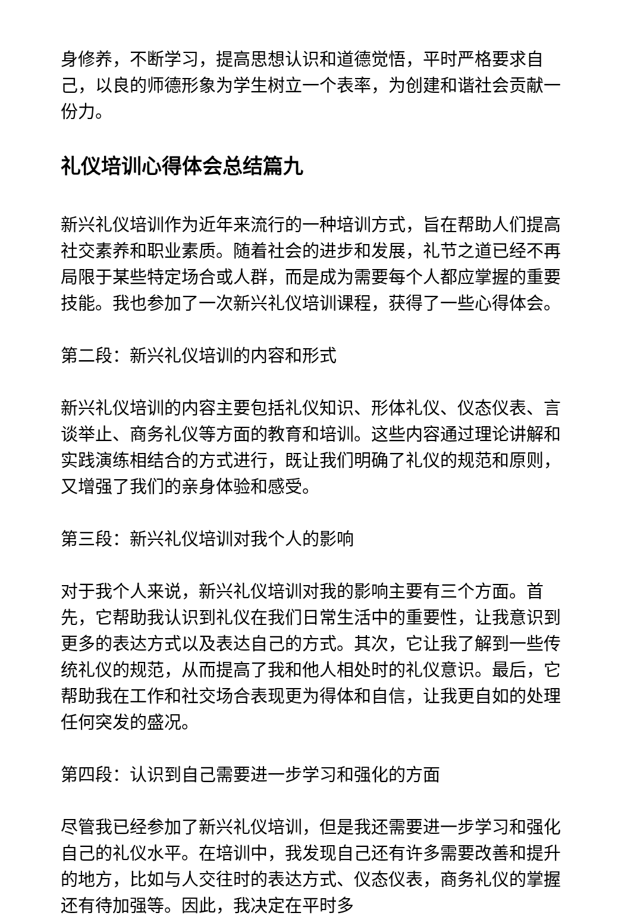身修养，不断学习，提高思想认识和道德觉悟，平时严格要求自己，以良的师德形象为学生树立一个表率，为创建和谐社会贡献一份力。
礼仪培训心得体会总结篇九
新兴礼仪培训作为近年来流行的一种培训方式，旨在帮助人们提高社交素养和职业素质。随着社会的进步和发展，礼节之道已经不再局限于某些特定场合或人群，而是成为需要每个人都应掌握的重要技能。我也参加了一次新兴礼仪培训课程，获得了一些心得体会。
第二段：新兴礼仪培训的内容和形式
新兴礼仪培训的内容主要包括礼仪知识、形体礼仪、仪态仪表、言谈举止、商务礼仪等方面的教育和培训。这些内容通过理论讲解和实践演练相结合的方式进行，既让我们明确了礼仪的规范和原则，又增强了我们的亲身体验和感受。
第三段：新兴礼仪培训对我个人的影响
对于我个人来说，新兴礼仪培训对我的影响主要有三个方面。首先，它帮助我认识到礼仪在我们日常生活中的重要性，让我意识到更多的表达方式以及表达自己的方式。其次，它让我了解到一些传统礼仪的规范，从而提高了我和他人相处时的礼仪意识。最后，它帮助我在工作和社交场合表现更为得体和自信，让我更自如的处理任何突发的盛况。
第四段：认识到自己需要进一步学习和强化的方面
尽管我已经参加了新兴礼仪培训，但是我还需要进一步学习和强化自己的礼仪水平。在培训中，我发现自己还有许多需要改善和提升的地方，比如与人交往时的表达方式、仪态仪表，商务礼仪的掌握还有待加强等。因此，我决定在平时多